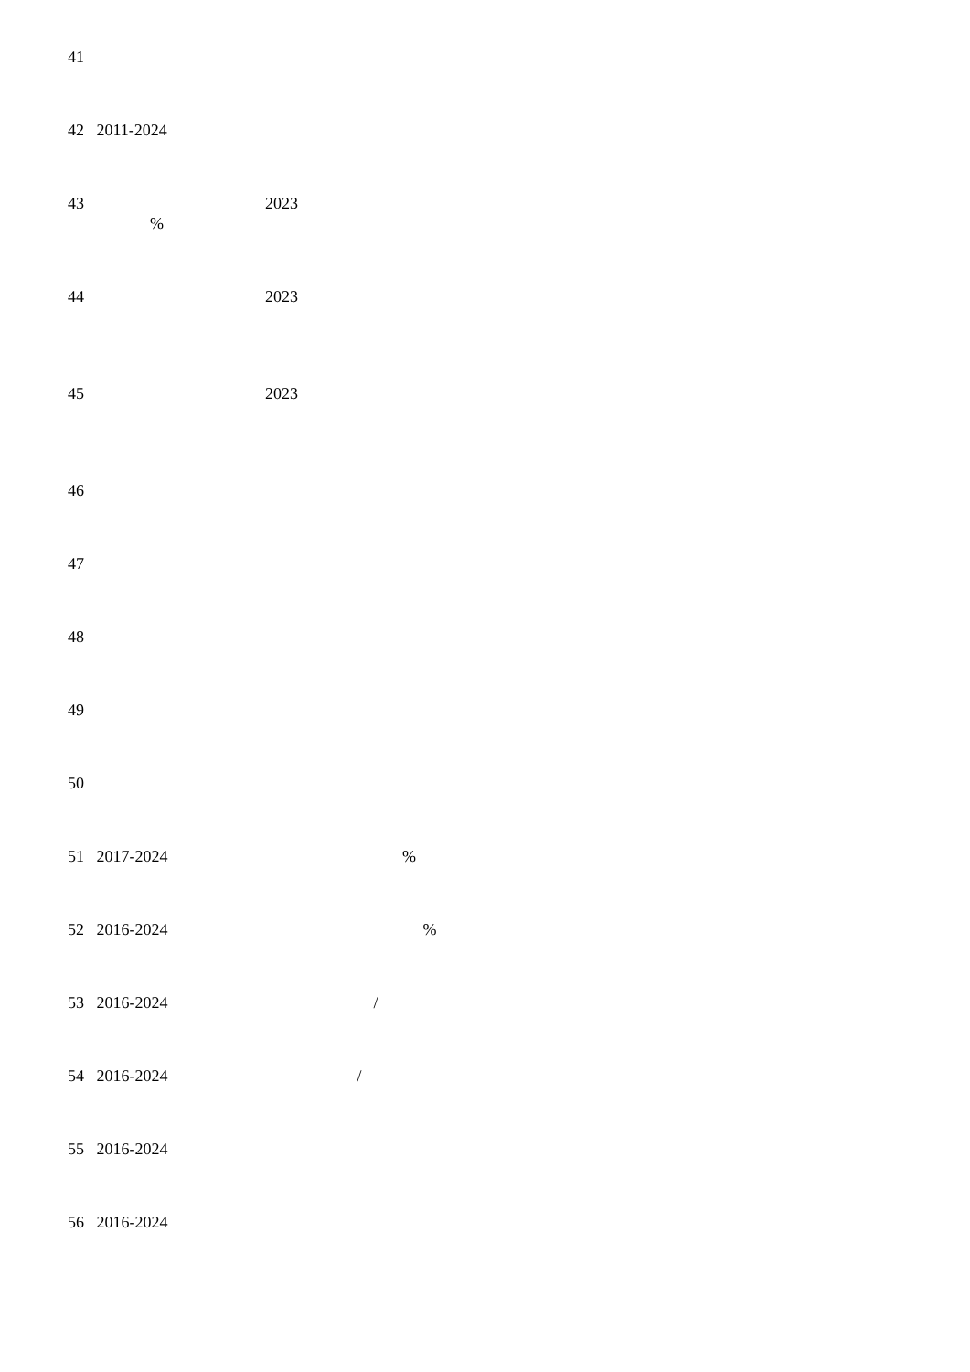41
42 2011-2024
43 2023
%
44 2023
45 2023
46
47
48
49
50
51 2017-2024 %
52 2016-2024 %
53 2016-2024 /
54 2016-2024 /
55 2016-2024
56 2016-2024